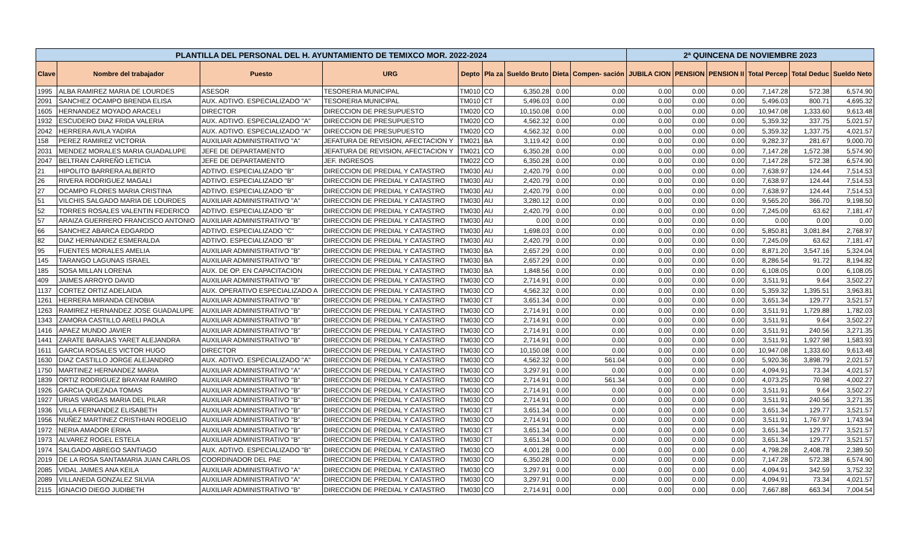| PLANTILLA DEL PERSONAL DEL H. AYUNTAMIENTO DE TEMIXCO MOR. 2022-2024 | | | | | | | | | 2ª QUINCENA DE NOVIEMBRE 2023 | | | | | |
| --- | --- | --- | --- | --- | --- | --- | --- | --- | --- | --- | --- | --- | --- | --- |
| Clave | Nombre del trabajador | Puesto | URG | Depto | Pla za | Sueldo Bruto | Dieta | Compen- sación | JUBILA CION | PENSION | PENSION II | Total Percep | Total Deduc | Sueldo Neto |
| 1995 | ALBA RAMIREZ MARIA DE LOURDES | ASESOR | TESORERIA MUNICIPAL | TM010 | CO | 6,350.28 | 0.00 | 0.00 | 0.00 | 0.00 | 0.00 | 7,147.28 | 572.38 | 6,574.90 |
| 2091 | SANCHEZ OCAMPO BRENDA ELISA | AUX. ADTIVO. ESPECIALIZADO "A" | TESORERIA MUNICIPAL | TM010 | CT | 5,496.03 | 0.00 | 0.00 | 0.00 | 0.00 | 0.00 | 5,496.03 | 800.71 | 4,695.32 |
| 1605 | HERNANDEZ MOYADO ARACELI | DIRECTOR | DIRECCION DE PRESUPUESTO | TM020 | CO | 10,150.08 | 0.00 | 0.00 | 0.00 | 0.00 | 0.00 | 10,947.08 | 1,333.60 | 9,613.48 |
| 1932 | ESCUDERO DIAZ FRIDA VALERIA | AUX. ADTIVO. ESPECIALIZADO "A" | DIRECCION DE PRESUPUESTO | TM020 | CO | 4,562.32 | 0.00 | 0.00 | 0.00 | 0.00 | 0.00 | 5,359.32 | 337.75 | 5,021.57 |
| 2042 | HERRERA AVILA YADIRA | AUX. ADTIVO. ESPECIALIZADO "A" | DIRECCION DE PRESUPUESTO | TM020 | CO | 4,562.32 | 0.00 | 0.00 | 0.00 | 0.00 | 0.00 | 5,359.32 | 1,337.75 | 4,021.57 |
| 158 | PEREZ RAMIREZ VICTORIA | AUXILIAR ADMINISTRATIVO "A" | JEFATURA DE REVISION, AFECTACION Y | TM021 | BA | 3,119.42 | 0.00 | 0.00 | 0.00 | 0.00 | 0.00 | 9,282.37 | 281.67 | 9,000.70 |
| 2031 | MENDEZ MORALES MARIA GUADALUPE | JEFE DE DEPARTAMENTO | JEFATURA DE REVISION, AFECTACION Y | TM021 | CO | 6,350.28 | 0.00 | 0.00 | 0.00 | 0.00 | 0.00 | 7,147.28 | 1,572.38 | 5,574.90 |
| 2047 | BELTRAN CARREÑO LETICIA | JEFE DE DEPARTAMENTO | JEF. INGRESOS | TM022 | CO | 6,350.28 | 0.00 | 0.00 | 0.00 | 0.00 | 0.00 | 7,147.28 | 572.38 | 6,574.90 |
| 21 | HIPOLITO BARRERA ALBERTO | ADTIVO. ESPECIALIZADO "B" | DIRECCION DE PREDIAL Y CATASTRO | TM030 | AU | 2,420.79 | 0.00 | 0.00 | 0.00 | 0.00 | 0.00 | 7,638.97 | 124.44 | 7,514.53 |
| 26 | RIVERA RODRIGUEZ MAGALI | ADTIVO. ESPECIALIZADO "B" | DIRECCION DE PREDIAL Y CATASTRO | TM030 | AU | 2,420.79 | 0.00 | 0.00 | 0.00 | 0.00 | 0.00 | 7,638.97 | 124.44 | 7,514.53 |
| 27 | OCAMPO FLORES MARIA CRISTINA | ADTIVO. ESPECIALIZADO "B" | DIRECCION DE PREDIAL Y CATASTRO | TM030 | AU | 2,420.79 | 0.00 | 0.00 | 0.00 | 0.00 | 0.00 | 7,638.97 | 124.44 | 7,514.53 |
| 51 | VILCHIS SALGADO MARIA DE LOURDES | AUXILIAR ADMINISTRATIVO "A" | DIRECCION DE PREDIAL Y CATASTRO | TM030 | AU | 3,280.12 | 0.00 | 0.00 | 0.00 | 0.00 | 0.00 | 9,565.20 | 366.70 | 9,198.50 |
| 52 | TORRES ROSALES VALENTIN FEDERICO | ADTIVO. ESPECIALIZADO "B" | DIRECCION DE PREDIAL Y CATASTRO | TM030 | AU | 2,420.79 | 0.00 | 0.00 | 0.00 | 0.00 | 0.00 | 7,245.09 | 63.62 | 7,181.47 |
| 57 | ARAIZA GUERRERO FRANCISCO ANTONIO | AUXILIAR ADMINISTRATIVO "B" | DIRECCION DE PREDIAL Y CATASTRO | TM030 | AU | 0.00 | 0.00 | 0.00 | 0.00 | 0.00 | 0.00 | 0.00 | 0.00 | 0.00 |
| 66 | SANCHEZ ABARCA EDGARDO | ADTIVO. ESPECIALIZADO "C" | DIRECCION DE PREDIAL Y CATASTRO | TM030 | AU | 1,698.03 | 0.00 | 0.00 | 0.00 | 0.00 | 0.00 | 5,850.81 | 3,081.84 | 2,768.97 |
| 82 | DIAZ HERNANDEZ ESMERALDA | ADTIVO. ESPECIALIZADO "B" | DIRECCION DE PREDIAL Y CATASTRO | TM030 | AU | 2,420.79 | 0.00 | 0.00 | 0.00 | 0.00 | 0.00 | 7,245.09 | 63.62 | 7,181.47 |
| 95 | FUENTES MORALES AMELIA | AUXILIAR ADMINISTRATIVO "B" | DIRECCION DE PREDIAL Y CATASTRO | TM030 | BA | 2,657.29 | 0.00 | 0.00 | 0.00 | 0.00 | 0.00 | 8,871.20 | 3,547.16 | 5,324.04 |
| 145 | TARANGO LAGUNAS ISRAEL | AUXILIAR ADMINISTRATIVO "B" | DIRECCION DE PREDIAL Y CATASTRO | TM030 | BA | 2,657.29 | 0.00 | 0.00 | 0.00 | 0.00 | 0.00 | 8,286.54 | 91.72 | 8,194.82 |
| 185 | SOSA MILLAN LORENA | AUX. DE OP. EN CAPACITACION | DIRECCION DE PREDIAL Y CATASTRO | TM030 | BA | 1,848.56 | 0.00 | 0.00 | 0.00 | 0.00 | 0.00 | 6,108.05 | 0.00 | 6,108.05 |
| 409 | JAIMES ARROYO DAVID | AUXILIAR ADMINISTRATIVO "B" | DIRECCION DE PREDIAL Y CATASTRO | TM030 | CO | 2,714.91 | 0.00 | 0.00 | 0.00 | 0.00 | 0.00 | 3,511.91 | 9.64 | 3,502.27 |
| 1137 | CORTEZ ORTIZ ADELAIDA | AUX. OPERATIVO ESPECIALIZADO A | DIRECCION DE PREDIAL Y CATASTRO | TM030 | CO | 4,562.32 | 0.00 | 0.00 | 0.00 | 0.00 | 0.00 | 5,359.32 | 1,395.51 | 3,963.81 |
| 1261 | HERRERA MIRANDA CENOBIA | AUXILIAR ADMINISTRATIVO "B" | DIRECCION DE PREDIAL Y CATASTRO | TM030 | CT | 3,651.34 | 0.00 | 0.00 | 0.00 | 0.00 | 0.00 | 3,651.34 | 129.77 | 3,521.57 |
| 1263 | RAMIREZ HERNANDEZ JOSE GUADALUPE | AUXILIAR ADMINISTRATIVO "B" | DIRECCION DE PREDIAL Y CATASTRO | TM030 | CO | 2,714.91 | 0.00 | 0.00 | 0.00 | 0.00 | 0.00 | 3,511.91 | 1,729.88 | 1,782.03 |
| 1343 | ZAMORA CASTILLO ARELI PAOLA | AUXILIAR ADMINISTRATIVO "B" | DIRECCION DE PREDIAL Y CATASTRO | TM030 | CO | 2,714.91 | 0.00 | 0.00 | 0.00 | 0.00 | 0.00 | 3,511.91 | 9.64 | 3,502.27 |
| 1416 | APAEZ MUNDO JAVIER | AUXILIAR ADMINISTRATIVO "B" | DIRECCION DE PREDIAL Y CATASTRO | TM030 | CO | 2,714.91 | 0.00 | 0.00 | 0.00 | 0.00 | 0.00 | 3,511.91 | 240.56 | 3,271.35 |
| 1441 | ZARATE BARAJAS YARET ALEJANDRA | AUXILIAR ADMINISTRATIVO "B" | DIRECCION DE PREDIAL Y CATASTRO | TM030 | CO | 2,714.91 | 0.00 | 0.00 | 0.00 | 0.00 | 0.00 | 3,511.91 | 1,927.98 | 1,583.93 |
| 1611 | GARCIA ROSALES VICTOR HUGO | DIRECTOR | DIRECCION DE PREDIAL Y CATASTRO | TM030 | CO | 10,150.08 | 0.00 | 0.00 | 0.00 | 0.00 | 0.00 | 10,947.08 | 1,333.60 | 9,613.48 |
| 1630 | DIAZ CASTILLO JORGE ALEJANDRO | AUX. ADTIVO. ESPECIALIZADO "A" | DIRECCION DE PREDIAL Y CATASTRO | TM030 | CO | 4,562.32 | 0.00 | 561.04 | 0.00 | 0.00 | 0.00 | 5,920.36 | 3,898.79 | 2,021.57 |
| 1750 | MARTINEZ HERNANDEZ MARIA | AUXILIAR ADMINISTRATIVO "A" | DIRECCION DE PREDIAL Y CATASTRO | TM030 | CO | 3,297.91 | 0.00 | 0.00 | 0.00 | 0.00 | 0.00 | 4,094.91 | 73.34 | 4,021.57 |
| 1839 | ORTIZ RODRIGUEZ BRAYAM RAMIRO | AUXILIAR ADMINISTRATIVO "B" | DIRECCION DE PREDIAL Y CATASTRO | TM030 | CO | 2,714.91 | 0.00 | 561.34 | 0.00 | 0.00 | 0.00 | 4,073.25 | 70.98 | 4,002.27 |
| 1926 | GARCIA QUEZADA TOMAS | AUXILIAR ADMINISTRATIVO "B" | DIRECCION DE PREDIAL Y CATASTRO | TM030 | CO | 2,714.91 | 0.00 | 0.00 | 0.00 | 0.00 | 0.00 | 3,511.91 | 9.64 | 3,502.27 |
| 1927 | URIAS VARGAS MARIA DEL PILAR | AUXILIAR ADMINISTRATIVO "B" | DIRECCION DE PREDIAL Y CATASTRO | TM030 | CO | 2,714.91 | 0.00 | 0.00 | 0.00 | 0.00 | 0.00 | 3,511.91 | 240.56 | 3,271.35 |
| 1936 | VILLA FERNANDEZ ELISABETH | AUXILIAR ADMINISTRATIVO "B" | DIRECCION DE PREDIAL Y CATASTRO | TM030 | CT | 3,651.34 | 0.00 | 0.00 | 0.00 | 0.00 | 0.00 | 3,651.34 | 129.77 | 3,521.57 |
| 1956 | NUÑEZ MARTINEZ CRISTHIAN ROGELIO | AUXILIAR ADMINISTRATIVO "B" | DIRECCION DE PREDIAL Y CATASTRO | TM030 | CO | 2,714.91 | 0.00 | 0.00 | 0.00 | 0.00 | 0.00 | 3,511.91 | 1,767.97 | 1,743.94 |
| 1972 | NERIA AMADOR ERIKA | AUXILIAR ADMINISTRATIVO "B" | DIRECCION DE PREDIAL Y CATASTRO | TM030 | CT | 3,651.34 | 0.00 | 0.00 | 0.00 | 0.00 | 0.00 | 3,651.34 | 129.77 | 3,521.57 |
| 1973 | ALVAREZ ROGEL ESTELA | AUXILIAR ADMINISTRATIVO "B" | DIRECCION DE PREDIAL Y CATASTRO | TM030 | CT | 3,651.34 | 0.00 | 0.00 | 0.00 | 0.00 | 0.00 | 3,651.34 | 129.77 | 3,521.57 |
| 1974 | SALGADO ABREGO SANTIAGO | AUX. ADTIVO. ESPECIALIZADO "B" | DIRECCION DE PREDIAL Y CATASTRO | TM030 | CO | 4,001.28 | 0.00 | 0.00 | 0.00 | 0.00 | 0.00 | 4,798.28 | 2,408.78 | 2,389.50 |
| 2019 | DE LA ROSA SANTAMARIA JUAN CARLOS | COORDINADOR DEL PAE | DIRECCION DE PREDIAL Y CATASTRO | TM030 | CO | 6,350.28 | 0.00 | 0.00 | 0.00 | 0.00 | 0.00 | 7,147.28 | 572.38 | 6,574.90 |
| 2085 | VIDAL JAIMES ANA KEILA | AUXILIAR ADMINISTRATIVO "A" | DIRECCION DE PREDIAL Y CATASTRO | TM030 | CO | 3,297.91 | 0.00 | 0.00 | 0.00 | 0.00 | 0.00 | 4,094.91 | 342.59 | 3,752.32 |
| 2089 | VILLANEDA GONZALEZ SILVIA | AUXILIAR ADMINISTRATIVO "A" | DIRECCION DE PREDIAL Y CATASTRO | TM030 | CO | 3,297.91 | 0.00 | 0.00 | 0.00 | 0.00 | 0.00 | 4,094.91 | 73.34 | 4,021.57 |
| 2115 | IGNACIO DIEGO JUDIBETH | AUXILIAR ADMINISTRATIVO "B" | DIRECCION DE PREDIAL Y CATASTRO | TM030 | CO | 2,714.91 | 0.00 | 0.00 | 0.00 | 0.00 | 0.00 | 7,667.88 | 663.34 | 7,004.54 |